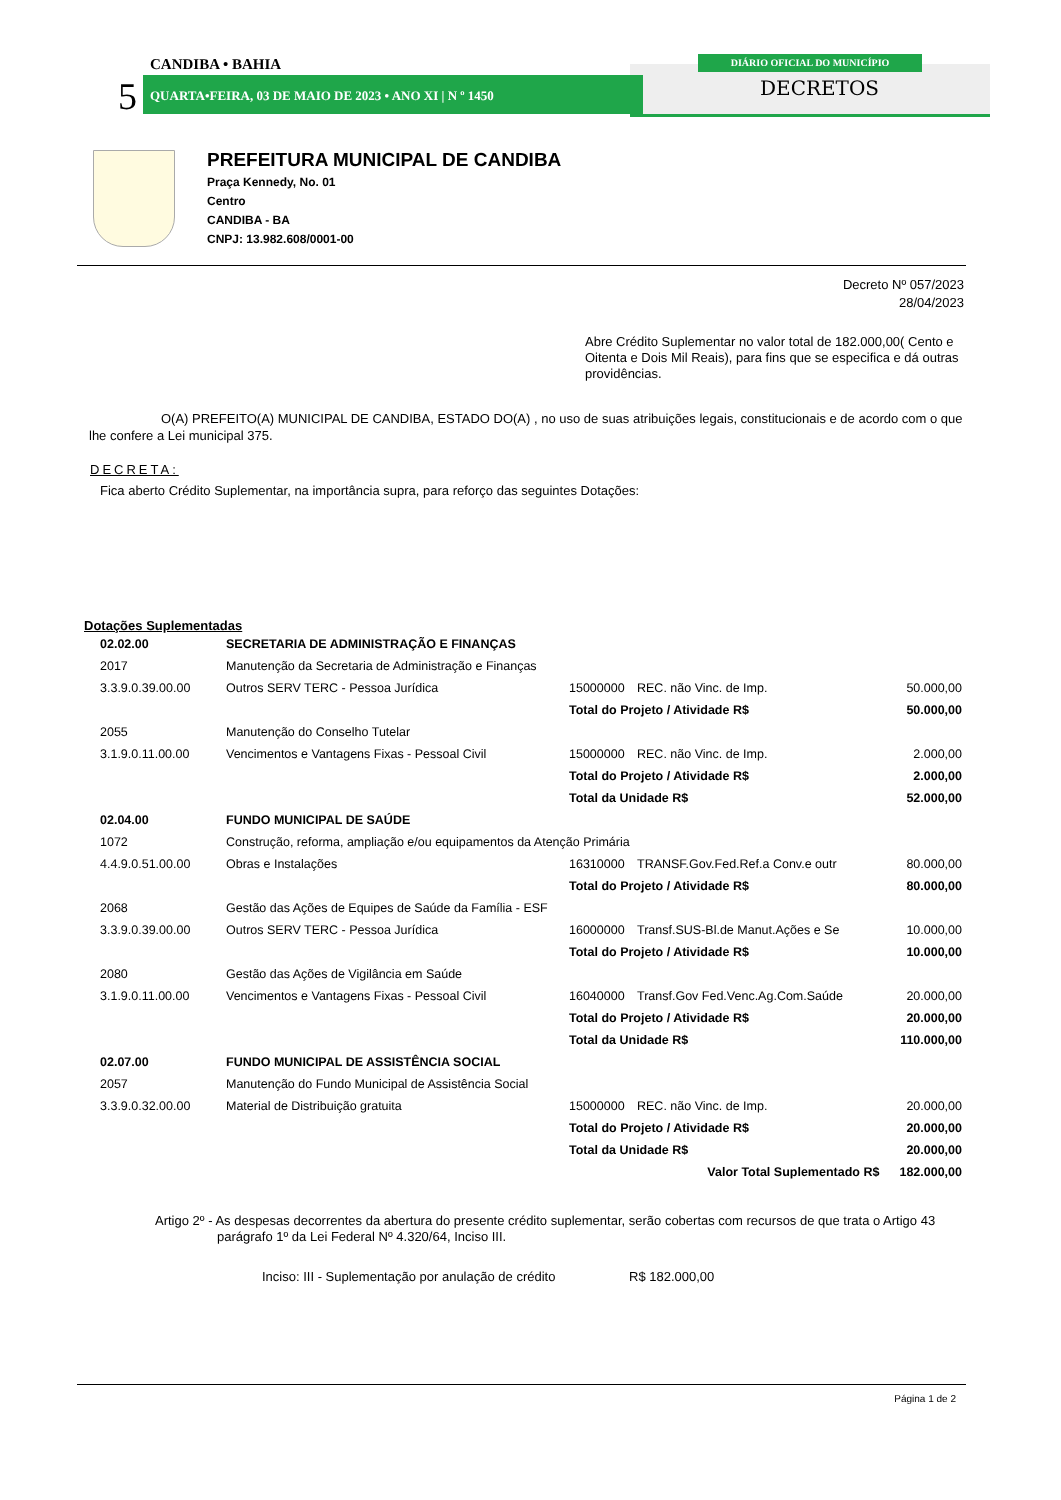CANDIBA • BAHIA
5
QUARTA•FEIRA, 03 DE MAIO DE 2023 • ANO XI | N º 1450
DIÁRIO OFICIAL DO MUNICÍPIO
DECRETOS
PREFEITURA MUNICIPAL DE CANDIBA
Praça Kennedy, No. 01
Centro
CANDIBA - BA
CNPJ: 13.982.608/0001-00
Decreto Nº 057/2023
28/04/2023
Abre Crédito Suplementar no valor total de 182.000,00( Cento e Oitenta e Dois Mil Reais), para fins que se especifica e dá outras providências.
O(A) PREFEITO(A) MUNICIPAL DE CANDIBA, ESTADO DO(A) , no uso de suas atribuições legais, constitucionais e de acordo com o que lhe confere a Lei municipal 375.
DECRETA:
Fica aberto Crédito Suplementar, na importância supra, para reforço das seguintes Dotações:
Dotações Suplementadas
| 02.02.00 | SECRETARIA DE ADMINISTRAÇÃO E FINANÇAS | | | |
| 2017 | Manutenção da Secretaria de Administração e Finanças | | | |
| 3.3.9.0.39.00.00 | Outros SERV TERC - Pessoa Jurídica | 15000000 | REC. não Vinc. de Imp. | 50.000,00 |
| | | Total do Projeto / Atividade R$ | | 50.000,00 |
| 2055 | Manutenção do Conselho Tutelar | | | |
| 3.1.9.0.11.00.00 | Vencimentos e Vantagens Fixas - Pessoal Civil | 15000000 | REC. não Vinc. de Imp. | 2.000,00 |
| | | Total do Projeto / Atividade R$ | | 2.000,00 |
| | | Total da Unidade R$ | | 52.000,00 |
| 02.04.00 | FUNDO MUNICIPAL DE SAÚDE | | | |
| 1072 | Construção, reforma, ampliação e/ou equipamentos da Atenção Primária | | | |
| 4.4.9.0.51.00.00 | Obras e Instalações | 16310000 | TRANSF.Gov.Fed.Ref.a Conv.e outr | 80.000,00 |
| | | Total do Projeto / Atividade R$ | | 80.000,00 |
| 2068 | Gestão das Ações de Equipes de Saúde da Família - ESF | | | |
| 3.3.9.0.39.00.00 | Outros SERV TERC - Pessoa Jurídica | 16000000 | Transf.SUS-Bl.de Manut.Ações e Se | 10.000,00 |
| | | Total do Projeto / Atividade R$ | | 10.000,00 |
| 2080 | Gestão das Ações de Vigilância em Saúde | | | |
| 3.1.9.0.11.00.00 | Vencimentos e Vantagens Fixas - Pessoal Civil | 16040000 | Transf.Gov Fed.Venc.Ag.Com.Saúde | 20.000,00 |
| | | Total do Projeto / Atividade R$ | | 20.000,00 |
| | | Total da Unidade R$ | | 110.000,00 |
| 02.07.00 | FUNDO MUNICIPAL DE ASSISTÊNCIA SOCIAL | | | |
| 2057 | Manutenção do Fundo Municipal de Assistência Social | | | |
| 3.3.9.0.32.00.00 | Material de Distribuição gratuita | 15000000 | REC. não Vinc. de Imp. | 20.000,00 |
| | | Total do Projeto / Atividade R$ | | 20.000,00 |
| | | Total da Unidade R$ | | 20.000,00 |
| | | Valor Total Suplementado R$ | | 182.000,00 |
Artigo 2º - As despesas decorrentes da abertura do presente crédito suplementar, serão cobertas com recursos de que trata o Artigo 43 parágrafo 1º da Lei Federal Nº 4.320/64, Inciso III.
Inciso: III - Suplementação por anulação de crédito R$ 182.000,00
Página 1 de 2